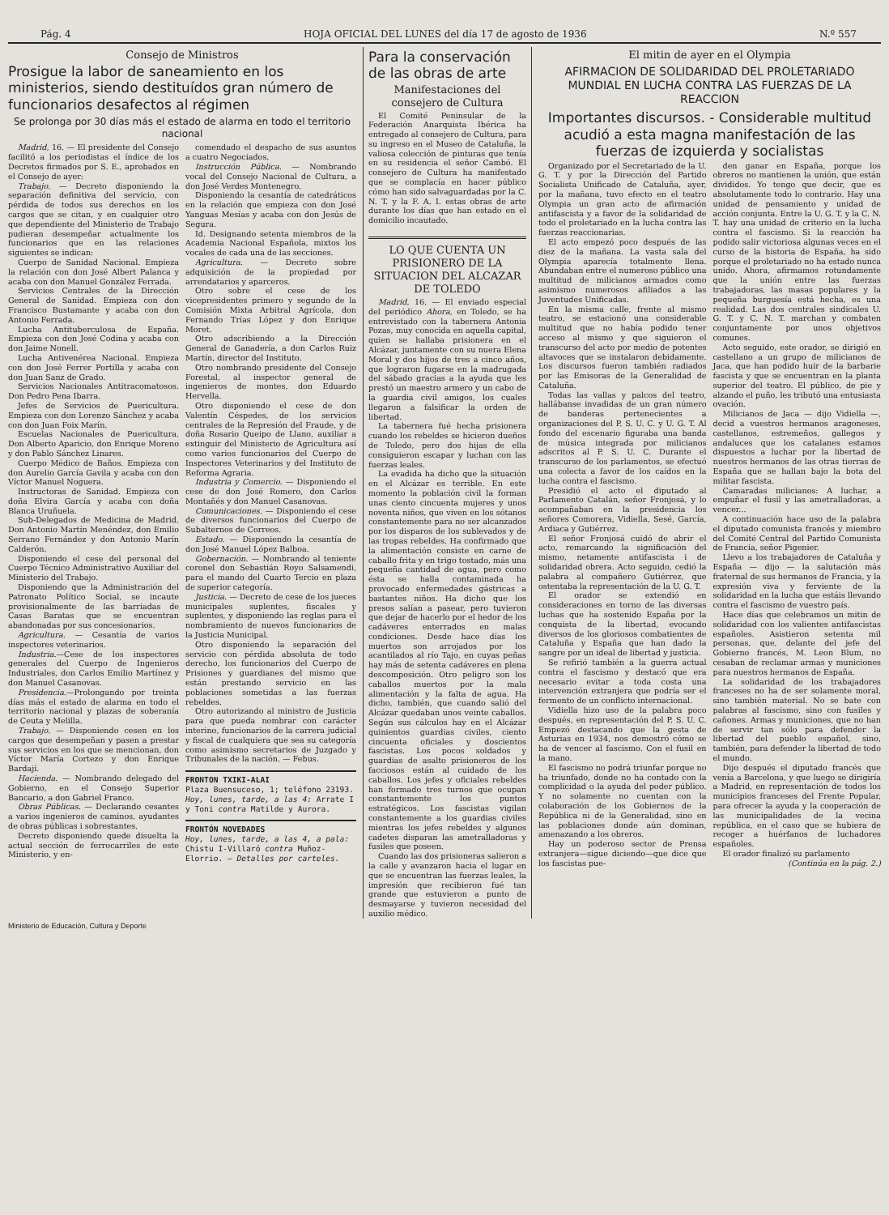Pág. 4 HOJA OFICIAL DEL LUNES del día 17 de agosto de 1936 N.º 557
Consejo de Ministros
Prosigue la labor de saneamiento en los ministerios, siendo destituídos gran número de funcionarios desafectos al régimen
Se prolonga por 30 días más el estado de alarma en todo el territorio nacional
Madrid, 16. — El presidente del Consejo facilitó a los periodistas el índice de los Decretos firmados por S. E., aprobados en el Consejo de ayer:
Trabajo. — Decreto disponiendo la separación definitiva del servicio, con pérdida de todos sus derechos en los cargos que se citan, y en cualquier otro que dependiente del Ministerio de Trabajo pudieran desempeñar actualmente los funcionarios que en las relaciones siguientes se indican:
Cuerpo de Sanidad Nacional. Empieza la relación con don José Albert Palanca y acaba con don Manuel González Ferrada.
Servicios Centrales de la Dirección General de Sanidad. Empieza con don Francisco Bustamante y acaba con don Antonio Ferrada.
Lucha Antituberculosa de España. Empieza con don José Codina y acaba con don Jaime Nonell.
Lucha Antivenérea Nacional. Empieza con don José Ferrer Portilla y acaba con don Juan Sanz de Grado.
Servicios Nacionales Antitracomatosos. Don Pedro Pena Ibarra.
Jefes de Servicios de Puericultura. Empieza con don Lorenzo Sánchez y acaba con don Juan Foix Marín.
Escuelas Nacionales de Puericultura. Don Alberto Aparicio, don Enrique Moreno y don Pablo Sánchez Linares.
Cuerpo Médico de Baños. Empieza con don Aurelio García Gavila y acaba con don Víctor Manuel Noguera.
Instructoras de Sanidad. Empieza con doña Elvira García y acaba con doña Blanca Uruñuela.
Sub-Delegados de Medicina de Madrid. Don Antonio Martín Menéndez, don Emilio Serrano Fernández y don Antonio Marín Calderón.
Disponiendo el cese del personal del Cuerpo Técnico Administrativo Auxiliar del Ministerio del Trabajo.
Disponiendo que la Administración del Patronato Político Social, se incaute provisionalmente de las barriadas de Casas Baratas que se encuentran abandonadas por sus concesionarios.
Agricultura. — Cesantía de varios inspectores veterinarios.
Industria.—Cese de los inspectores generales del Cuerpo de Ingenieros Industriales, don Carlos Emilio Martínez y don Manuel Casanovas.
Presidencia.—Prolongando por treinta días más el estado de alarma en todo el territorio nacional y plazas de soberanía de Ceuta y Melilla.
Trabajo. — Disponiendo cesen en los cargos que desempeñan y pasen a prestar sus servicios en los que se mencionan, don Víctor María Cortezo y don Enrique Bardají.
Hacienda. — Nombrando delegado del Gobierno, en el Consejo Superior Bancario, a don Gabriel Franco.
Obras Públicas. — Declarando cesantes a varios ingenieros de caminos, ayudantes de obras públicas i sobrestantes.
Decreto disponiendo quede disuelta la actual sección de ferrocarriles de este Ministerio, y en-
comendado el despacho de sus asuntos a cuatro Negociados.
Instrucción Pública. — Nombrando vocal del Consejo Nacional de Cultura, a don José Verdes Montenegro.
Disponiendo la cesantía de catedráticos en la relación que empieza con don José Yanguas Mesías y acaba con don Jesús de Segura.
Id. Designando setenta miembros de la Academia Nacional Española, mixtos los vocales de cada una de las secciones.
Agricultura. — Decreto sobre adquisición de la propiedad por arrendatarios y aparceros.
Otro sobre el cese de los vicepresidentes primero y segundo de la Comisión Mixta Arbitral Agrícola, don Fernando Trías López y don Enrique Moret.
Otro adscribiendo a la Dirección General de Ganadería, a don Carlos Ruiz Martín, director del Instituto.
Otro nombrando presidente del Consejo Forestal, al inspector general de ingenieros de montes, don Eduardo Hervella.
Otro disponiendo el cese de don Valentín Céspedes, de los servicios centrales de la Represión del Fraude, y de doña Rosario Queipo de Llano, auxiliar a extinguir del Ministerio de Agricultura así como varios funcionarios del Cuerpo de Inspectores Veterinarios y del Instituto de Reforma Agraria.
Industria y Comercio. — Disponiendo el cese de don José Romero, don Carlos Montañés y don Manuel Casanovas.
Comunicaciones. — Disponiendo el cese de diversos funcionarios del Cuerpo de Subalternos de Correos.
Estado. — Disponiendo la cesantía de don José Manuel López Balboa.
Gobernación. — Nombrando al teniente coronel don Sebastián Royo Salsamendi, para el mando del Cuarto Tercio en plaza de superior categoría.
Justicia. — Decreto de cese de los jueces municipales suplentes, fiscales y suplentes, y disponiendo las reglas para el nombramiento de nuevos funcionarios de la Justicia Municipal.
Otro disponiendo la separación del servicio con pérdida absoluta de todo derecho, los funcionarios del Cuerpo de Prisiones y guardianes del mismo que están prestando servicio en las poblaciones sometidas a las fuerzas rebeldes.
Otro autorizando al ministro de Justicia para que pueda nombrar con carácter interino, funcionarios de la carrera judicial y fiscal de cualquiera que sea su categoría como asimismo secretarios de Juzgado y Tribunales de la nación. — Febus.
FRONTON TXIKI-ALAI
Plaza Buensuceso, 1; teléfono 23193.
Hoy, lunes, tarde, a las 4: Arrate I y Toni contra Matilde y Aurora.
FRONTÓN NOVEDADES
Hoy, lunes, tarde, a las 4, a pala: Chistu I-Villaró contra Muñoz-Elorrio. — Detalles por carteles.
Para la conservación de las obras de arte
Manifestaciones del consejero de Cultura
El Comité Peninsular de la Federación Anarquista Ibérica ha entregado al consejero de Cultura, para su ingreso en el Museo de Cataluña, la valiosa colección de pinturas que tenía en su residencia el señor Cambó. El consejero de Cultura ha manifestado que se complacía en hacer público cómo han sido salvaguardadas por la C. N. T. y la F. A. I. estas obras de arte durante los días que han estado en el domicilio incautado.
LO QUE CUENTA UN PRISIONERO DE LA SITUACION DEL ALCAZAR DE TOLEDO
Madrid, 16. — El enviado especial del periódico Ahora, en Toledo, se ha entrevistado con la tabernera Antonia Pozas, muy conocida en aquella capital, quien se hallaba prisionera en el Alcázar, juntamente con su nuera Elena Moral y dos hijos de tres a cinco años, que lograron fugarse en la madrugada del sábado gracias a la ayuda que les prestó un maestro armero y un cabo de la guardia civil amigos, los cuales llegaron a falsificar la orden de libertad.
La tabernera fué hecha prisionera cuando los rebeldes se hicieron dueños de Toledo, pero dos hijas de ella consiguieron escapar y luchan con las fuerzas leales.
La evadida ha dicho que la situación en el Alcázar es terrible. En este momento la población civil la forman unas ciento cincuenta mujeres y unos noventa niños, que viven en los sótanos constantemente para no ser alcanzados por los disparos de los sublevados y de las tropas rebeldes. Ha confirmado que la alimentación consiste en carne de caballo frita y en trigo tostado, más una pequeña cantidad de agua, pero como ésta se halla contaminada ha provocado enfermedades gástricas a bastantes niños. Ha dicho que los presos salían a pasear, pero tuvieron que dejar de hacerlo por el hedor de los cadáveres enterrados en malas condiciones. Desde hace días los muertos son arrojados por los acantilados al río Tajo, en cuyas peñas hay más de setenta cadáveres en plena descomposición. Otro peligro son los caballos muertos por la mala alimentación y la falta de agua. Ha dicho, también, que cuando salió del Alcázar quedaban unos veinte caballos. Según sus cálculos hay en el Alcázar quinientos guardias civiles, ciento cincuenta oficiales y doscientos fascistas. Los pocos soldados y guardias de asalto prisioneros de los facciosos están al cuidado de los caballos. Los jefes y oficiales rebeldes han formado tres turnos que ocupan constantemente los puntos estratégicos. Los fascistas vigilan constantemente a los guardias civiles mientras los jefes rebeldes y algunos cadetes disparan las ametralladoras y fusiles que poseen.
Cuando las dos prisioneras salieron a la calle y avanzaron hacia el lugar en que se encuentran las fuerzas leales, la impresión que recibieron fué tan grande que estuvieron a punto de desmayarse y tuvieron necesidad del auxilio médico.
El mitin de ayer en el Olympia
AFIRMACION DE SOLIDARIDAD DEL PROLETARIADO MUNDIAL EN LUCHA CONTRA LAS FUERZAS DE LA REACCION
Importantes discursos. - Considerable multitud acudió a esta magna manifestación de las fuerzas de izquierda y socialistas
Organizado por el Secretariado de la U. G. T. y por la Dirección del Partido Socialista Unificado de Cataluña, ayer, por la mañana, tuvo efecto en el teatro Olympia un gran acto de afirmación antifascista y a favor de la solidaridad de todo el proletariado en la lucha contra las fuerzas reaccionarias.
El acto empezó poco después de las diez de la mañana. La vasta sala del Olympia aparecía totalmente llena. Abundaban entre el numeroso público una multitud de milicianos armados como asimismo numerosos afiliados a las Juventudes Unificadas.
En la misma calle, frente al mismo teatro, se estacionó una considerable multitud que no había podido tener acceso al mismo y que siguieron el transcurso del acto por medio de potentes altavoces que se instalaron debidamente. Los discursos fueron también radiados por las Emisoras de la Generalidad de Cataluña.
Todas las vallas y palcos del teatro, hallábanse invadidas de un gran número de banderas pertenecientes a organizaciones del P. S. U. C. y U. G. T. Al fondo del escenario figuraba una banda de música integrada por milicianos adscritos al P. S. U. C. Durante el transcurso de los parlamentos, se efectuó una colecta a favor de los caídos en la lucha contra el fascismo.
Presidió el acto el diputado al Parlamento Catalán, señor Fronjosá, y lo acompañaban en la presidencia los señores Comorera, Vidiella, Sesé, García, Ardiaca y Gutiérrez.
El señor Fronjosá cuidó de abrir el acto, remarcando la significación del mismo, netamente antifascista i de solidaridad obrera. Acto seguido, cedió la palabra al compañero Gutiérrez, que ostentaba la representación de la U. G. T.
El orador se extendió en consideraciones en torno de las diversas luchas que ha sostenido España por la conquista de la libertad, evocando diversos de los gloriosos combatientes de Cataluña y España que han dado la sangre por un ideal de libertad y justicia.
Se refirió también a la guerra actual contra el fascismo y destacó que era necesario evitar a toda costa una intervención extranjera que podría ser el fermento de un conflicto internacional.
Vidiella hizo uso de la palabra poco después, en representación del P. S. U. C. Empezó destacando que la gesta de Asturias en 1934, nos demostró cómo se ha de vencer al fascismo. Con el fusil en la mano.
El fascismo no podrá triunfar porque no ha triunfado, donde no ha contado con la complicidad o la ayuda del poder público. Y no solamente no cuentan con la colaboración de los Gobiernos de la República ni de la Generalidad, sino en las poblaciones donde aún dominan, amenazando a los obreros.
Hay un poderoso sector de Prensa extranjera—sigue diciendo—que dice que los fascistas pue-
den ganar en España, porque los obreros no mantienen la unión, que están divididos. Yo tengo que decir, que es absolutamente todo lo contrario. Hay una unidad de pensamiento y unidad de acción conjunta. Entre la U. G. T. y la C. N. T. hay una unidad de criterio en la lucha contra el fascismo. Si la reacción ha podido salir victoriosa algunas veces en el curso de la historia de España, ha sido porque el proletariado no ha estado nunca unido. Ahora, afirmamos rotundamente que la unión entre las fuerzas trabajadoras, las masas populares y la pequeña burguesía está hecha, es una realidad. Las dos centrales sindicales U. G. T. y C. N. T. marchan y combaten conjuntamente por unos objetivos comunes.
Acto seguido, este orador, se dirigió en castellano a un grupo de milicianos de Jaca, que han podido huir de la barbarie fascista y que se encuentran en la planta superior del teatro. El público, de pie y alzando el puño, les tributó una entusiasta ovación.
Milicianos de Jaca — dijo Vidiella —, decid a vuestros hermanos aragoneses, castellanos, estremeños, gallegos y andaluces que los catalanes estamos dispuestos a luchar por la libertad de nuestros hermanos de las otras tierras de España que se hallan bajo la bota del militar fascista.
Camaradas milicianos: A luchar, a empuñar el fusil y las ametralladoras, a vencer...
A continuación hace uso de la palabra el diputado comunista francés y miembro del Comité Central del Partido Comunista de Francia, señor Pigenier.
Llevo a los trabajadores de Cataluña y España — dijo — la salutación más fraternal de sus hermanos de Francia, y la expresión viva y ferviente de la solidaridad en la lucha que estáis llevando contra el fascismo de vuestro país.
Hace días que celebramos un mitin de solidaridad con los valientes antifascistas españoles. Asistieron setenta mil personas, que, delante del jefe del Gobierno francés, M. Leon Blum, no cesaban de reclamar armas y municiones para nuestros hermanos de España.
La solidaridad de los trabajadores franceses no ha de ser solamente moral, sino también material. No se bate con palabras al fascismo, sino con fusiles y cañones. Armas y municiones, que no han de servir tan sólo para defender la libertad del pueblo español, sino, también, para defender la libertad de todo el mundo.
Dijo después el diputado francés que venía a Barcelona, y que luego se dirigiría a Madrid, en representación de todos los municipios franceses del Frente Popular, para ofrecer la ayuda y la cooperación de las municipalidades de la vecina república, en el caso que se hubiera de recoger a huérfanos de luchadores españoles.
El orador finalizó su parlamento
(Continúa en la pág. 2.)
Ministerio de Educación, Cultura y Deporte